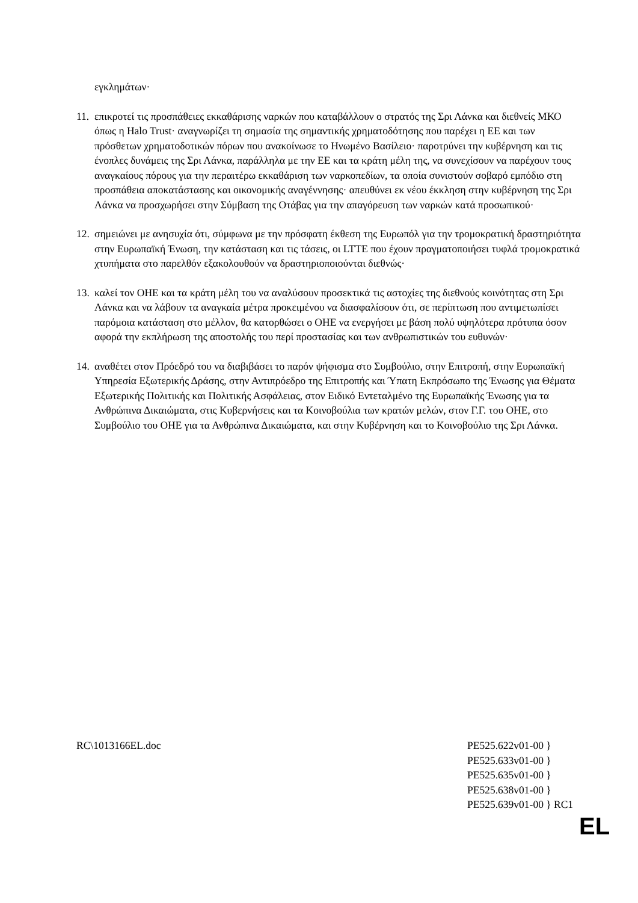εγκλημάτων·
11. επικροτεί τις προσπάθειες εκκαθάρισης ναρκών που καταβάλλουν ο στρατός της Σρι Λάνκα και διεθνείς ΜΚΟ όπως η Halo Trust· αναγνωρίζει τη σημασία της σημαντικής χρηματοδότησης που παρέχει η ΕΕ και των πρόσθετων χρηματοδοτικών πόρων που ανακοίνωσε το Ηνωμένο Βασίλειο· παροτρύνει την κυβέρνηση και τις ένοπλες δυνάμεις της Σρι Λάνκα, παράλληλα με την ΕΕ και τα κράτη μέλη της, να συνεχίσουν να παρέχουν τους αναγκαίους πόρους για την περαιτέρω εκκαθάριση των ναρκοπεδίων, τα οποία συνιστούν σοβαρό εμπόδιο στη προσπάθεια αποκατάστασης και οικονομικής αναγέννησης· απευθύνει εκ νέου έκκληση στην κυβέρνηση της Σρι Λάνκα να προσχωρήσει στην Σύμβαση της Οτάβας για την απαγόρευση των ναρκών κατά προσωπικού·
12. σημειώνει με ανησυχία ότι, σύμφωνα με την πρόσφατη έκθεση της Ευρωπόλ για την τρομοκρατική δραστηριότητα στην Ευρωπαϊκή Ένωση, την κατάσταση και τις τάσεις, οι LTTE που έχουν πραγματοποιήσει τυφλά τρομοκρατικά χτυπήματα στο παρελθόν εξακολουθούν να δραστηριοποιούνται διεθνώς·
13. καλεί τον ΟΗΕ και τα κράτη μέλη του να αναλύσουν προσεκτικά τις αστοχίες της διεθνούς κοινότητας στη Σρι Λάνκα και να λάβουν τα αναγκαία μέτρα προκειμένου να διασφαλίσουν ότι, σε περίπτωση που αντιμετωπίσει παρόμοια κατάσταση στο μέλλον, θα κατορθώσει ο ΟΗΕ να ενεργήσει με βάση πολύ υψηλότερα πρότυπα όσον αφορά την εκπλήρωση της αποστολής του περί προστασίας και των ανθρωπιστικών του ευθυνών·
14. αναθέτει στον Πρόεδρό του να διαβιβάσει το παρόν ψήφισμα στο Συμβούλιο, στην Επιτροπή, στην Ευρωπαϊκή Υπηρεσία Εξωτερικής Δράσης, στην Αντιπρόεδρο της Επιτροπής και Ύπατη Εκπρόσωπο της Ένωσης για Θέματα Εξωτερικής Πολιτικής και Πολιτικής Ασφάλειας, στον Ειδικό Εντεταλμένο της Ευρωπαϊκής Ένωσης για τα Ανθρώπινα Δικαιώματα, στις Κυβερνήσεις και τα Κοινοβούλια των κρατών μελών, στον Γ.Γ. του ΟΗΕ, στο Συμβούλιο του ΟΗΕ για τα Ανθρώπινα Δικαιώματα, και στην Κυβέρνηση και το Κοινοβούλιο της Σρι Λάνκα.
RC\1013166EL.doc PE525.622v01-00 }
PE525.633v01-00 }
PE525.635v01-00 }
PE525.638v01-00 }
PE525.639v01-00 } RC1
EL